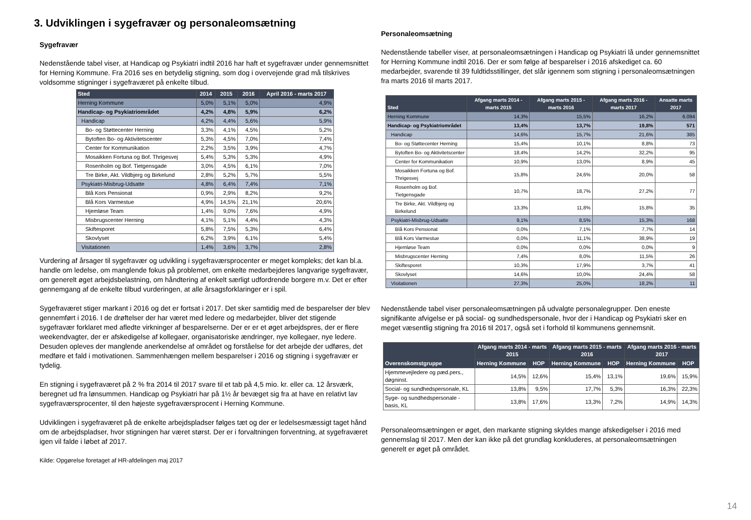3. Udviklingen i sygefravær og personaleomsætning
Sygefravær
Nedenstående tabel viser, at Handicap og Psykiatri indtil 2016 har haft et sygefravær under gennemsnittet for Herning Kommune. Fra 2016 ses en betydelig stigning, som dog i overvejende grad må tilskrives voldsomme stigninger i sygefraværet på enkelte tilbud.
| Sted | 2014 | 2015 | 2016 | April 2016 - marts 2017 |
| --- | --- | --- | --- | --- |
| Herning Kommune | 5,0% | 5,1% | 5,0% | 4,9% |
| Handicap- og Psykiatriområdet | 4,2% | 4,8% | 5,9% | 6,2% |
| Handicap | 4,2% | 4,4% | 5,6% | 5,9% |
| Bo- og Støttecenter Herning | 3,3% | 4,1% | 4,5% | 5,2% |
| Bytoften Bo- og Aktivitetscenter | 5,3% | 4,5% | 7,0% | 7,4% |
| Center for Kommunikation | 2,2% | 3,5% | 3,9% | 4,7% |
| Mosaikken Fortuna og Bof. Thrigesvej | 5,4% | 5,3% | 5,3% | 4,9% |
| Rosenholm og Bof. Tietgensgade | 3,0% | 4,5% | 6,1% | 7,0% |
| Tre Birke, Akt. Vildbjerg og Birkelund | 2,8% | 5,2% | 5,7% | 5,5% |
| Psykiatri-Misbrug-Udsatte | 4,8% | 6,4% | 7,4% | 7,1% |
| Blå Kors Pensionat | 0,9% | 2,9% | 8,2% | 9,2% |
| Blå Kors Varmestue | 4,9% | 14,5% | 21,1% | 20,6% |
| Hjemløse Team | 1,4% | 9,0% | 7,6% | 4,9% |
| Misbrugscenter Herning | 4,1% | 5,1% | 4,4% | 4,3% |
| Skiftesporet | 5,8% | 7,5% | 5,3% | 6,4% |
| Skovlyset | 6,2% | 3,9% | 6,1% | 5,4% |
| Visitationen | 1,4% | 3,6% | 3,7% | 2,8% |
Vurdering af årsager til sygefravær og udvikling i sygefraværsprocenter er meget kompleks; det kan bl.a. handle om ledelse, om manglende fokus på problemet, om enkelte medarbejderes langvarige sygefravær, om generelt øget arbejdsbelastning, om håndtering af enkelt særligt udfordrende borgere m.v. Det er efter gennemgang af de enkelte tilbud vurderingen, at alle årsagsforklaringer er i spil.
Sygefraværet stiger markant i 2016 og det er fortsat i 2017. Det sker samtidig med de besparelser der blev gennemført i 2016. I de drøftelser der har været med ledere og medarbejder, bliver det stigende sygefravær forklaret med afledte virkninger af besparelserne. Der er er et øget arbejdspres, der er flere weekendvagter, der er afskedigelse af kollegaer, organisatoriske ændringer, nye kollegaer, nye ledere. Desuden opleves der manglende anerkendelse af området og forståelse for det arbejde der udføres, det medføre et fald i motivationen. Sammenhængen mellem besparelser i 2016 og stigning i sygefravær er tydelig.
En stigning i sygefraværet på 2 % fra 2014 til 2017 svare til et tab på 4,5 mio. kr. eller ca. 12 årsværk, beregnet ud fra lønsummen. Handicap og Psykiatri har på 1½ år bevæget sig fra at have en relativt lav sygefraværsprocenter, til den højeste sygefraværsprocent i Herning Kommune.
Udviklingen i sygefraværet på de enkelte arbejdspladser følges tæt og der er ledelsesmæssigt taget hånd om de arbejdspladser, hvor stigningen har været størst. Der er i forvaltningen forventning, at sygefraværet igen vil falde i løbet af 2017.
Kilde: Opgørelse foretaget af HR-afdelingen maj 2017
Personaleomsætning
Nedenstående tabeller viser, at personaleomsætningen i Handicap og Psykiatri lå under gennemsnittet for Herning Kommune indtil 2016. Der er som følge af besparelser i 2016 afskediget ca. 60 medarbejder, svarende til 39 fuldtidsstillinger, det slår igennem som stigning i personaleomsætningen fra marts 2016 til marts 2017.
| Sted | Afgang marts 2014 - marts 2015 | Afgang marts 2015 - marts 2016 | Afgang marts 2016 - marts 2017 | Ansatte marts 2017 |
| --- | --- | --- | --- | --- |
| Herning Kommune | 14,3% | 15,5% | 16,2% | 6.094 |
| Handicap- og Psykiatriområdet | 13,4% | 13,7% | 19,8% | 571 |
| Handicap | 14,6% | 15,7% | 21,6% | 385 |
| Bo- og Støttecenter Herning | 15,4% | 10,1% | 8,8% | 73 |
| Bytoften Bo- og Aktivitetscenter | 18,4% | 14,2% | 32,2% | 95 |
| Center for Kommunikation | 10,9% | 13,0% | 8,9% | 45 |
| Mosaikken Fortuna og Bof. Thrigesvej | 15,8% | 24,6% | 20,0% | 58 |
| Rosenholm og Bof. Tietgensgade | 10,7% | 18,7% | 27,2% | 77 |
| Tre Birke, Akt. Vildbjerg og Birkelund | 13,3% | 11,8% | 15,8% | 35 |
| Psykiatri-Misbrug-Udsatte | 9,1% | 8,5% | 15,3% | 168 |
| Blå Kors Pensionat | 0,0% | 7,1% | 7,7% | 14 |
| Blå Kors Varmestue | 0,0% | 11,1% | 38,9% | 19 |
| Hjemløse Team | 0,0% | 0,0% | 0,0% | 9 |
| Misbrugscenter Herning | 7,4% | 8,0% | 11,5% | 26 |
| Skiftesporet | 10,3% | 17,9% | 3,7% | 41 |
| Skovlyset | 14,6% | 10,0% | 24,4% | 58 |
| Visitationen | 27,3% | 25,0% | 18,2% | 11 |
Nedenstående tabel viser personaleomsætningen på udvalgte personalegrupper. Den eneste signifikante afvigelse er på social- og sundhedspersonale, hvor der i Handicap og Psykiatri sker en meget væsentlig stigning fra 2016 til 2017, også set i forhold til kommunens gennemsnit.
| Overenskomstgruppe | Afgang marts 2014 - marts 2015 | | Afgang marts 2015 - marts 2016 | | Afgang marts 2016 - marts 2017 | |
| --- | --- | --- | --- | --- | --- | --- |
| | Herning Kommune | HOP | Herning Kommune | HOP | Herning Kommune | HOP |
| Hjemmevejledere og pæd.pers., døgninst. | 14,5% | 12,6% | 15,4% | 13,1% | 19,6% | 15,9% |
| Social- og sundhedspersonale, KL | 13,8% | 9,5% | 17,7% | 5,3% | 16,3% | 22,3% |
| Syge- og sundhedspersonale - basis, KL | 13,8% | 17,6% | 13,3% | 7,2% | 14,9% | 14,3% |
Personaleomsætningen er øget, den markante stigning skyldes mange afskedigelser i 2016 med gennemslag til 2017. Men der kan ikke på det grundlag konkluderes, at personaleomsætningen generelt er øget på området.
14